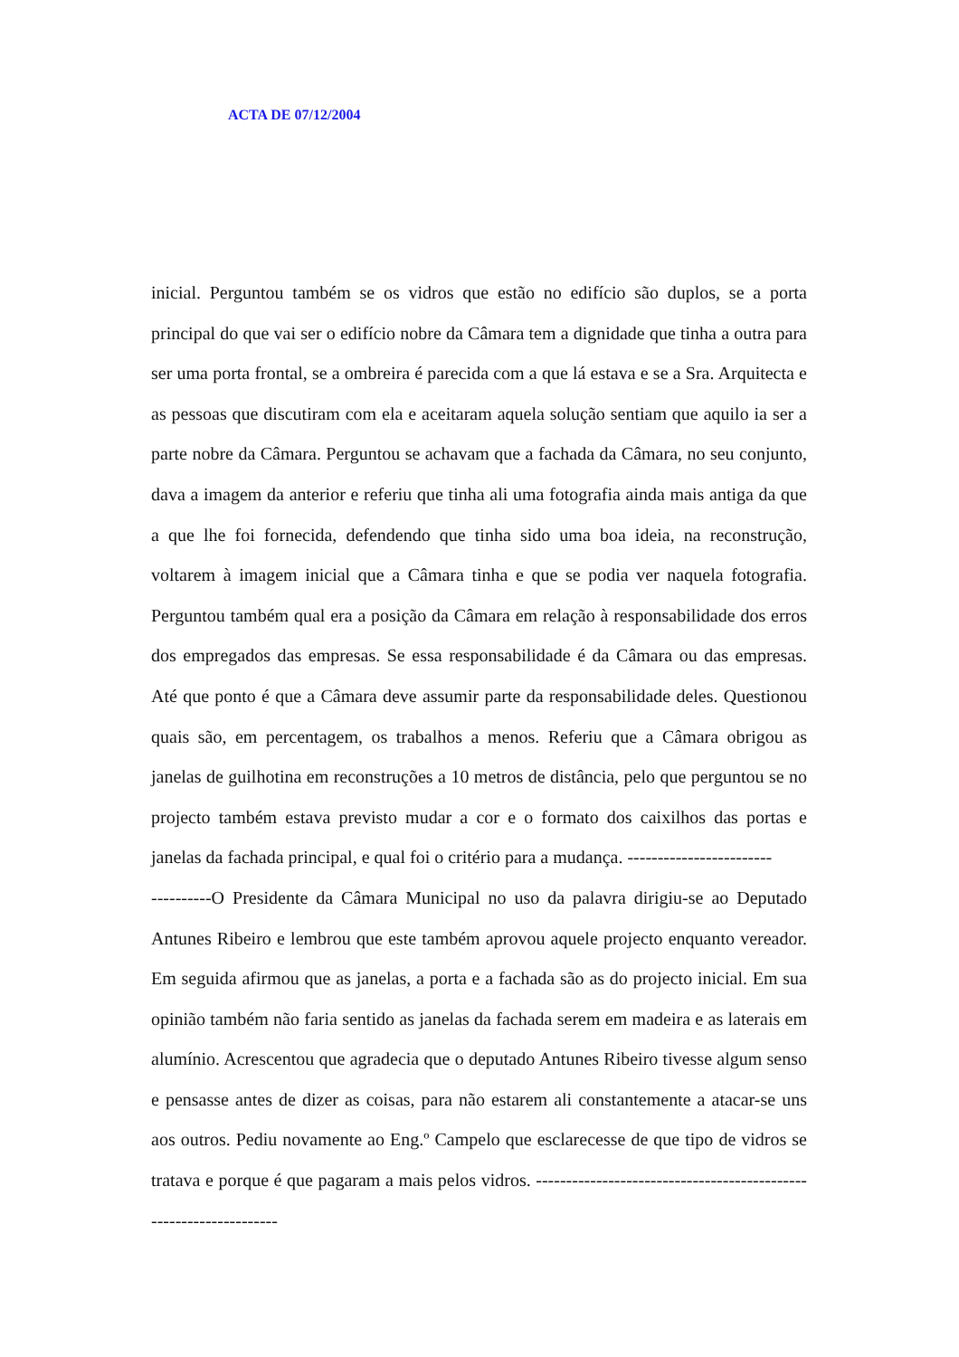ACTA DE 07/12/2004
inicial. Perguntou também se os vidros que estão no edifício são duplos, se a porta principal do que vai ser o edifício nobre da Câmara tem a dignidade que tinha a outra para ser uma porta frontal, se a ombreira é parecida com a que lá estava e se a Sra. Arquitecta e as pessoas que discutiram com ela e aceitaram aquela solução sentiam que aquilo ia ser a parte nobre da Câmara. Perguntou se achavam que a fachada da Câmara, no seu conjunto, dava a imagem da anterior e referiu que tinha ali uma fotografia ainda mais antiga da que a que lhe foi fornecida, defendendo que tinha sido uma boa ideia, na reconstrução, voltarem à imagem inicial que a Câmara tinha e que se podia ver naquela fotografia. Perguntou também qual era a posição da Câmara em relação à responsabilidade dos erros dos empregados das empresas. Se essa responsabilidade é da Câmara ou das empresas. Até que ponto é que a Câmara deve assumir parte da responsabilidade deles. Questionou quais são, em percentagem, os trabalhos a menos. Referiu que a Câmara obrigou as janelas de guilhotina em reconstruções a 10 metros de distância, pelo que perguntou se no projecto também estava previsto mudar a cor e o formato dos caixilhos das portas e janelas da fachada principal, e qual foi o critério para a mudança. ------------------------
----------O Presidente da Câmara Municipal no uso da palavra dirigiu-se ao Deputado Antunes Ribeiro e lembrou que este também aprovou aquele projecto enquanto vereador. Em seguida afirmou que as janelas, a porta e a fachada são as do projecto inicial. Em sua opinião também não faria sentido as janelas da fachada serem em madeira e as laterais em alumínio. Acrescentou que agradecia que o deputado Antunes Ribeiro tivesse algum senso e pensasse antes de dizer as coisas, para não estarem ali constantemente a atacar-se uns aos outros. Pediu novamente ao Eng.º Campelo que esclarecesse de que tipo de vidros se tratava e porque é que pagaram a mais pelos vidros. ------------------------------------------------------------------